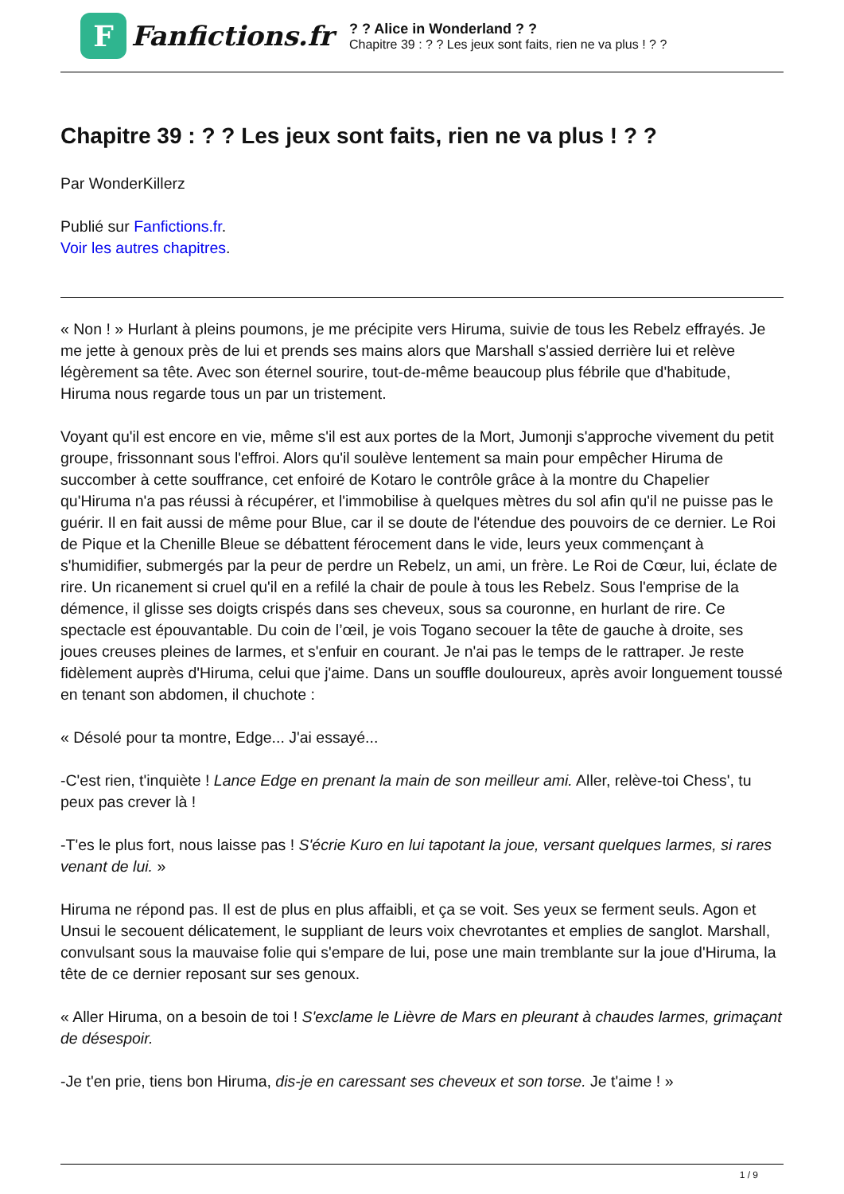F
Fanfictions.fr
? ? Alice in Wonderland ? ?
Chapitre 39 : ? ? Les jeux sont faits, rien ne va plus ! ? ?
Chapitre 39 : ? ? Les jeux sont faits, rien ne va plus ! ? ?
Par WonderKillerz
Publié sur Fanfictions.fr.
Voir les autres chapitres.
« Non ! » Hurlant à pleins poumons, je me précipite vers Hiruma, suivie de tous les Rebelz effrayés. Je me jette à genoux près de lui et prends ses mains alors que Marshall s'assied derrière lui et relève légèrement sa tête. Avec son éternel sourire, tout-de-même beaucoup plus fébrile que d'habitude, Hiruma nous regarde tous un par un tristement.
Voyant qu'il est encore en vie, même s'il est aux portes de la Mort, Jumonji s'approche vivement du petit groupe, frissonnant sous l'effroi. Alors qu'il soulève lentement sa main pour empêcher Hiruma de succomber à cette souffrance, cet enfoiré de Kotaro le contrôle grâce à la montre du Chapelier qu'Hiruma n'a pas réussi à récupérer, et l'immobilise à quelques mètres du sol afin qu'il ne puisse pas le guérir. Il en fait aussi de même pour Blue, car il se doute de l'étendue des pouvoirs de ce dernier. Le Roi de Pique et la Chenille Bleue se débattent férocement dans le vide, leurs yeux commençant à s'humidifier, submergés par la peur de perdre un Rebelz, un ami, un frère. Le Roi de Cœur, lui, éclate de rire. Un ricanement si cruel qu'il en a refilé la chair de poule à tous les Rebelz. Sous l'emprise de la démence, il glisse ses doigts crispés dans ses cheveux, sous sa couronne, en hurlant de rire. Ce spectacle est épouvantable. Du coin de l’œil, je vois Togano secouer la tête de gauche à droite, ses joues creuses pleines de larmes, et s'enfuir en courant. Je n'ai pas le temps de le rattraper. Je reste fidèlement auprès d'Hiruma, celui que j'aime. Dans un souffle douloureux, après avoir longuement toussé en tenant son abdomen, il chuchote :
« Désolé pour ta montre, Edge... J'ai essayé...
-C'est rien, t'inquiète ! Lance Edge en prenant la main de son meilleur ami. Aller, relève-toi Chess', tu peux pas crever là !
-T'es le plus fort, nous laisse pas ! S'écrie Kuro en lui tapotant la joue, versant quelques larmes, si rares venant de lui. »
Hiruma ne répond pas. Il est de plus en plus affaibli, et ça se voit. Ses yeux se ferment seuls. Agon et Unsui le secouent délicatement, le suppliant de leurs voix chevrotantes et emplies de sanglot. Marshall, convulsant sous la mauvaise folie qui s'empare de lui, pose une main tremblante sur la joue d'Hiruma, la tête de ce dernier reposant sur ses genoux.
« Aller Hiruma, on a besoin de toi ! S'exclame le Lièvre de Mars en pleurant à chaudes larmes, grimaçant de désespoir.
-Je t'en prie, tiens bon Hiruma, dis-je en caressant ses cheveux et son torse. Je t'aime ! »
1 / 9